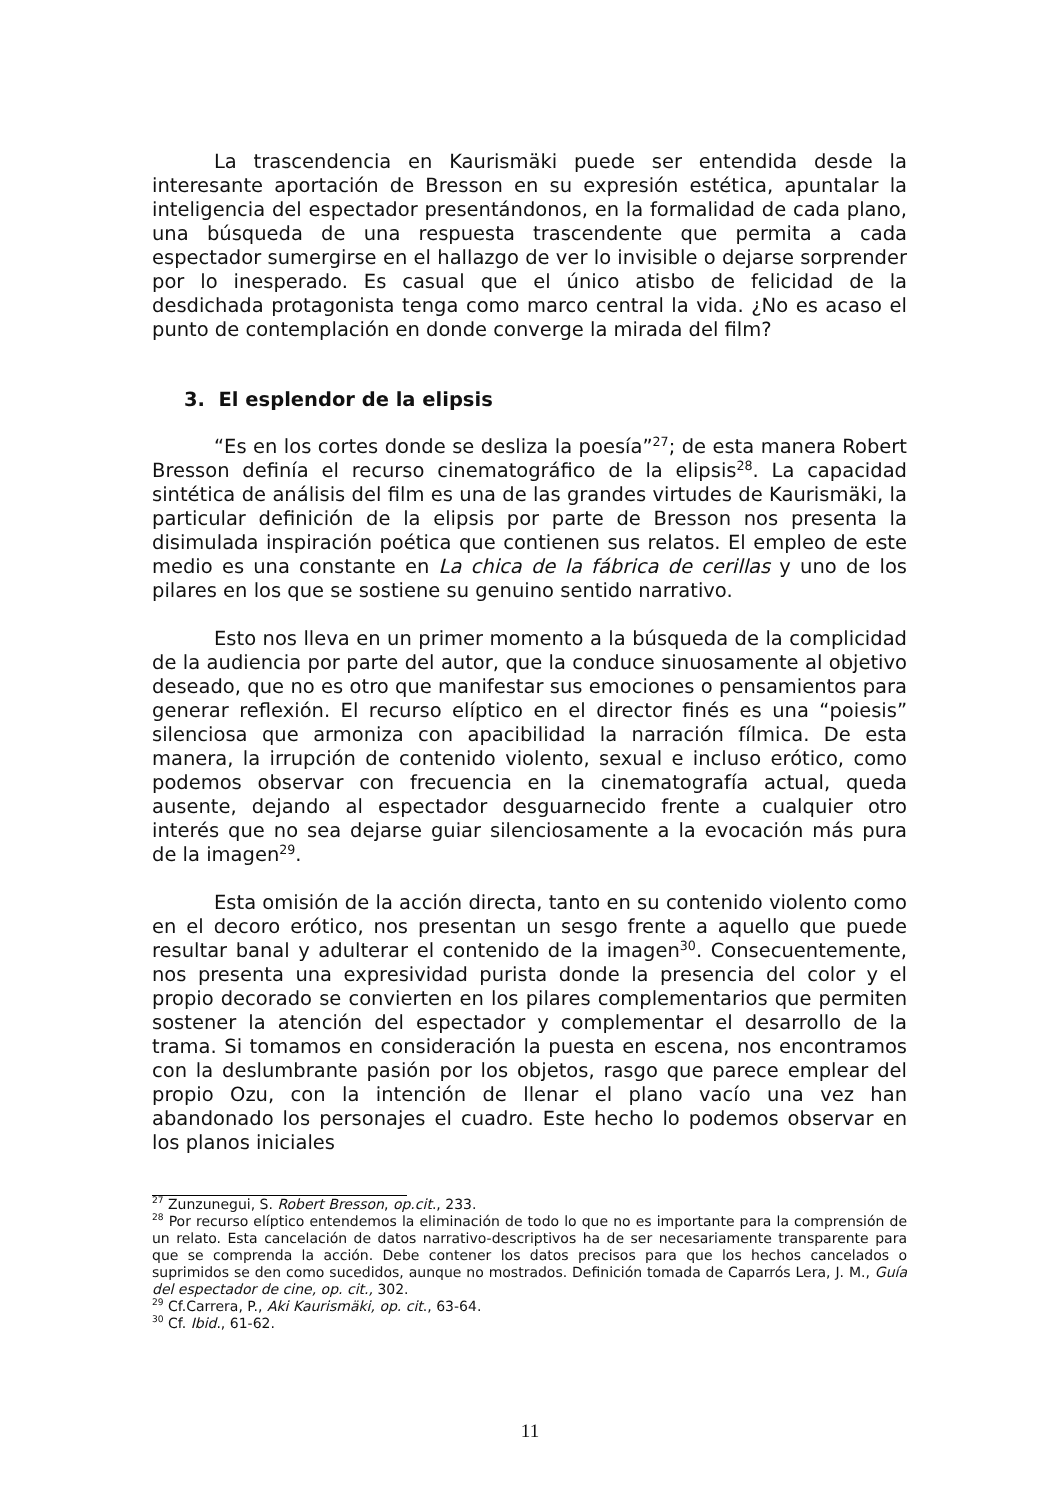La trascendencia en Kaurismäki puede ser entendida desde la interesante aportación de Bresson en su expresión estética, apuntalar la inteligencia del espectador presentándonos, en la formalidad de cada plano, una búsqueda de una respuesta trascendente que permita a cada espectador sumergirse en el hallazgo de ver lo invisible o dejarse sorprender por lo inesperado. Es casual que el único atisbo de felicidad de la desdichada protagonista tenga como marco central la vida. ¿No es acaso el punto de contemplación en donde converge la mirada del film?
3. El esplendor de la elipsis
“Es en los cortes donde se desliza la poesía”<sup>27</sup>; de esta manera Robert Bresson definía el recurso cinematográfico de la elipsis<sup>28</sup>. La capacidad sintética de análisis del film es una de las grandes virtudes de Kaurismäki, la particular definición de la elipsis por parte de Bresson nos presenta la disimulada inspiración poética que contienen sus relatos. El empleo de este medio es una constante en La chica de la fábrica de cerillas y uno de los pilares en los que se sostiene su genuino sentido narrativo.
Esto nos lleva en un primer momento a la búsqueda de la complicidad de la audiencia por parte del autor, que la conduce sinuosamente al objetivo deseado, que no es otro que manifestar sus emociones o pensamientos para generar reflexión. El recurso elíptico en el director finés es una “poiesis” silenciosa que armoniza con apacibilidad la narración fílmica. De esta manera, la irrupción de contenido violento, sexual e incluso erótico, como podemos observar con frecuencia en la cinematografía actual, queda ausente, dejando al espectador desguarnecido frente a cualquier otro interés que no sea dejarse guiar silenciosamente a la evocación más pura de la imagen<sup>29</sup>.
Esta omisión de la acción directa, tanto en su contenido violento como en el decoro erótico, nos presentan un sesgo frente a aquello que puede resultar banal y adulterar el contenido de la imagen<sup>30</sup>. Consecuentemente, nos presenta una expresividad purista donde la presencia del color y el propio decorado se convierten en los pilares complementarios que permiten sostener la atención del espectador y complementar el desarrollo de la trama. Si tomamos en consideración la puesta en escena, nos encontramos con la deslumbrante pasión por los objetos, rasgo que parece emplear del propio Ozu, con la intención de llenar el plano vacío una vez han abandonado los personajes el cuadro. Este hecho lo podemos observar en los planos iniciales
<sup>27</sup> Zunzunegui, S. Robert Bresson, op.cit., 233.
<sup>28</sup> Por recurso elíptico entendemos la eliminación de todo lo que no es importante para la comprensión de un relato. Esta cancelación de datos narrativo-descriptivos ha de ser necesariamente transparente para que se comprenda la acción. Debe contener los datos precisos para que los hechos cancelados o suprimidos se den como sucedidos, aunque no mostrados. Definición tomada de Caparrós Lera, J. M., Guía del espectador de cine, op. cit., 302.
<sup>29</sup> Cf.Carrera, P., Aki Kaurismäki, op. cit., 63-64.
<sup>30</sup> Cf. Ibid., 61-62.
11